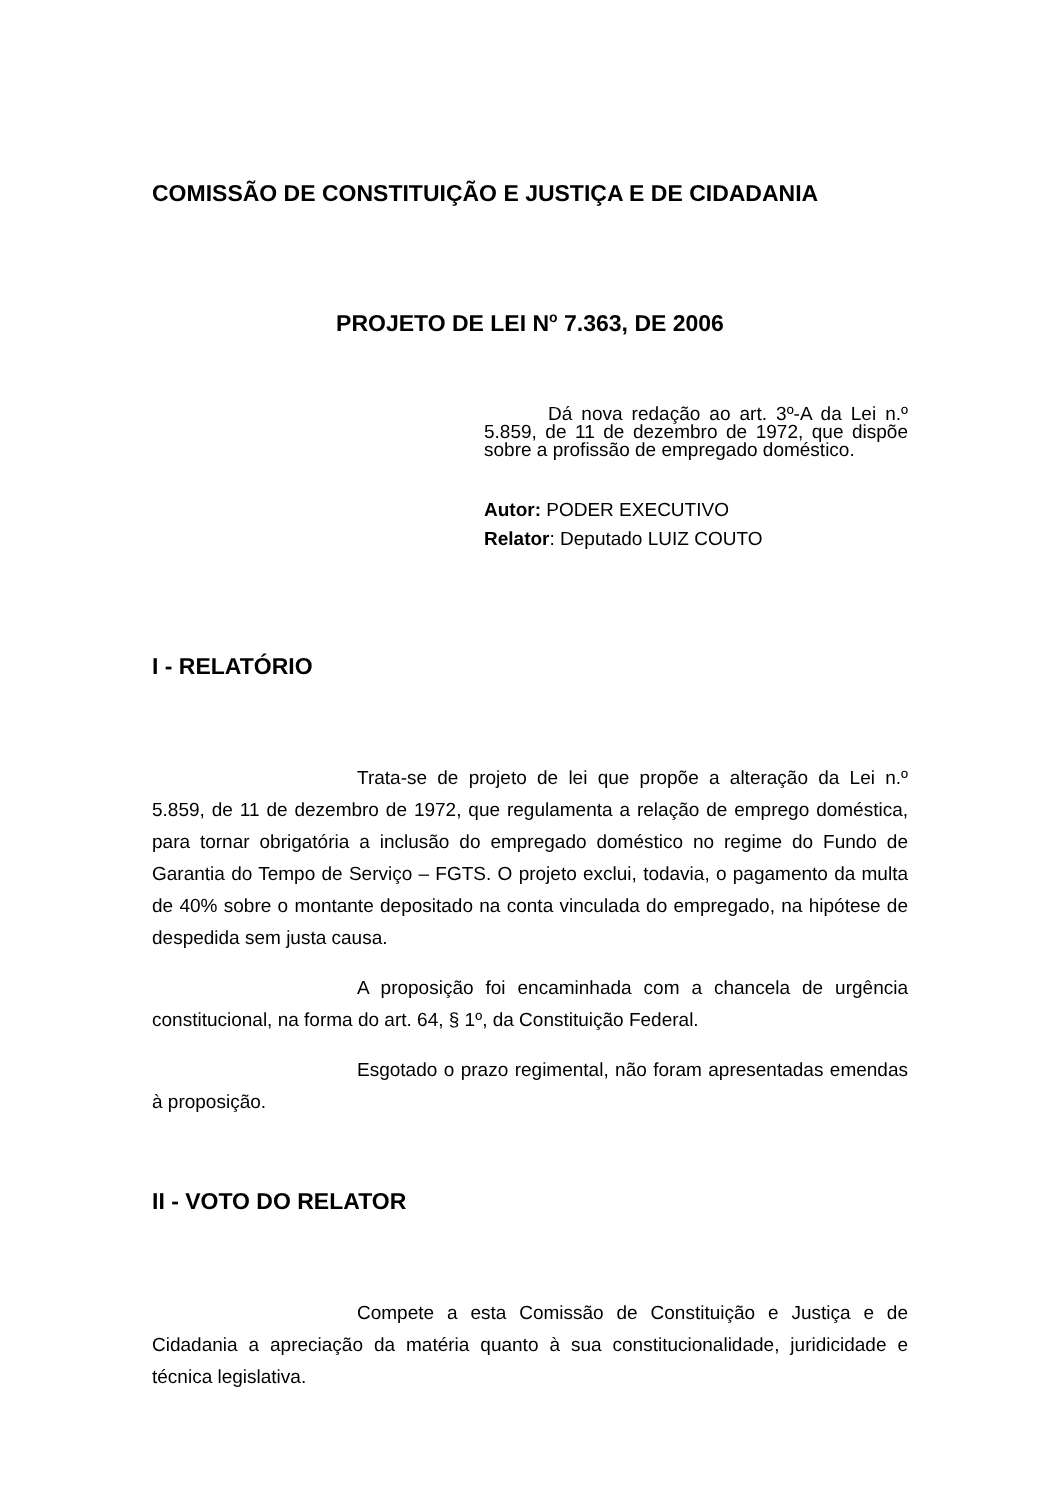COMISSÃO DE CONSTITUIÇÃO E JUSTIÇA E DE CIDADANIA
PROJETO DE LEI N<sup>o</sup> 7.363, DE 2006
Dá nova redação ao art. 3º-A da Lei n.º 5.859, de 11 de dezembro de 1972, que dispõe sobre a profissão de empregado doméstico.
Autor: PODER EXECUTIVO
Relator: Deputado LUIZ COUTO
I - RELATÓRIO
Trata-se de projeto de lei que propõe a alteração da Lei n.º 5.859, de 11 de dezembro de 1972, que regulamenta a relação de emprego doméstica, para tornar obrigatória a inclusão do empregado doméstico no regime do Fundo de Garantia do Tempo de Serviço – FGTS. O projeto exclui, todavia, o pagamento da multa de 40% sobre o montante depositado na conta vinculada do empregado, na hipótese de despedida sem justa causa.
A proposição foi encaminhada com a chancela de urgência constitucional, na forma do art. 64, § 1º, da Constituição Federal.
Esgotado o prazo regimental, não foram apresentadas emendas à proposição.
II - VOTO DO RELATOR
Compete a esta Comissão de Constituição e Justiça e de Cidadania a apreciação da matéria quanto à sua constitucionalidade, juridicidade e técnica legislativa.